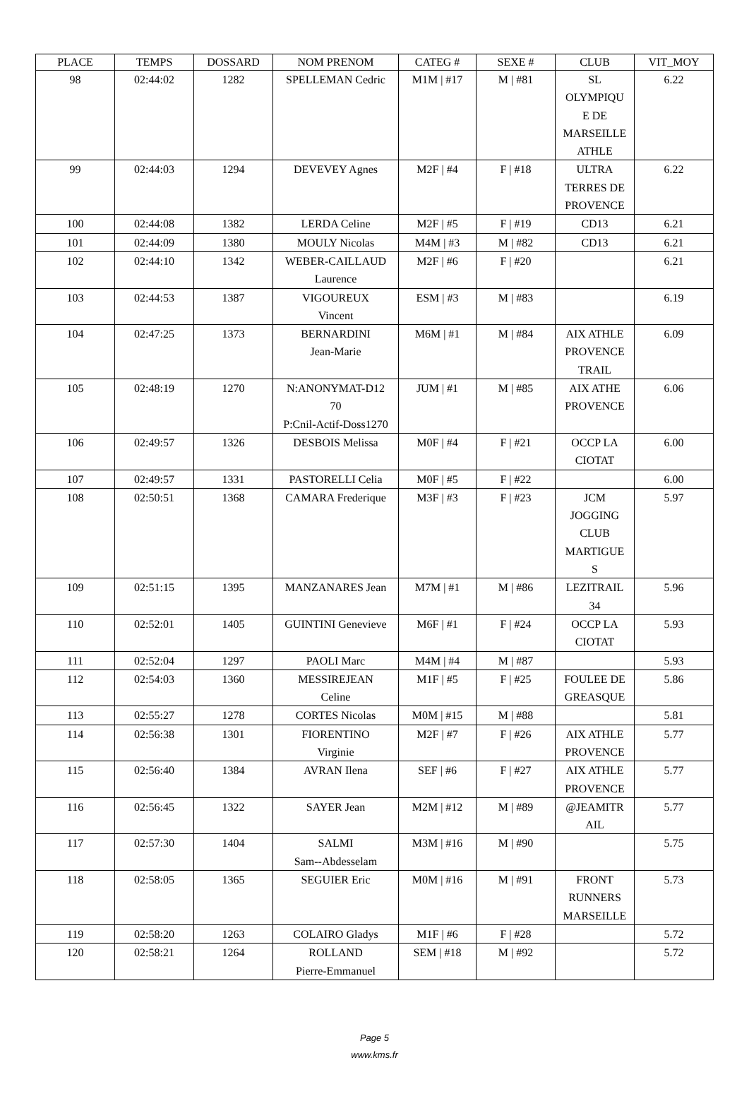| PLACE | TEMPS | DOSSARD | NOM PRENOM | CATEG # | SEXE # | CLUB | VIT_MOY |
| --- | --- | --- | --- | --- | --- | --- | --- |
| 98 | 02:44:02 | 1282 | SPELLEMAN Cedric | M1M / #17 | M / #81 | SL OLYMPIQU E DE MARSEILLE ATHLE | 6.22 |
| 99 | 02:44:03 | 1294 | DEVEVEY Agnes | M2F / #4 | F / #18 | ULTRA TERRES DE PROVENCE | 6.22 |
| 100 | 02:44:08 | 1382 | LERDA Celine | M2F / #5 | F / #19 | CD13 | 6.21 |
| 101 | 02:44:09 | 1380 | MOULY Nicolas | M4M / #3 | M / #82 | CD13 | 6.21 |
| 102 | 02:44:10 | 1342 | WEBER-CAILLAUD Laurence | M2F / #6 | F / #20 | | 6.21 |
| 103 | 02:44:53 | 1387 | VIGOUREUX Vincent | ESM / #3 | M / #83 | | 6.19 |
| 104 | 02:47:25 | 1373 | BERNARDINI Jean-Marie | M6M / #1 | M / #84 | AIX ATHLE PROVENCE TRAIL | 6.09 |
| 105 | 02:48:19 | 1270 | N:ANONYMAT-D12 70 P:Cnil-Actif-Doss1270 | JUM / #1 | M / #85 | AIX ATHE PROVENCE | 6.06 |
| 106 | 02:49:57 | 1326 | DESBOIS Melissa | M0F / #4 | F / #21 | OCCP LA CIOTAT | 6.00 |
| 107 | 02:49:57 | 1331 | PASTORELLI Celia | M0F / #5 | F / #22 | | 6.00 |
| 108 | 02:50:51 | 1368 | CAMARA Frederique | M3F / #3 | F / #23 | JCM JOGGING CLUB MARTIGUE S | 5.97 |
| 109 | 02:51:15 | 1395 | MANZANARES Jean | M7M / #1 | M / #86 | LEZITRAIL 34 | 5.96 |
| 110 | 02:52:01 | 1405 | GUINTINI Genevieve | M6F / #1 | F / #24 | OCCP LA CIOTAT | 5.93 |
| 111 | 02:52:04 | 1297 | PAOLI Marc | M4M / #4 | M / #87 | | 5.93 |
| 112 | 02:54:03 | 1360 | MESSIREJEAN Celine | M1F / #5 | F / #25 | FOULEE DE GREASQUE | 5.86 |
| 113 | 02:55:27 | 1278 | CORTES Nicolas | M0M / #15 | M / #88 | | 5.81 |
| 114 | 02:56:38 | 1301 | FIORENTINO Virginie | M2F / #7 | F / #26 | AIX ATHLE PROVENCE | 5.77 |
| 115 | 02:56:40 | 1384 | AVRAN Ilena | SEF / #6 | F / #27 | AIX ATHLE PROVENCE | 5.77 |
| 116 | 02:56:45 | 1322 | SAYER Jean | M2M / #12 | M / #89 | @JEAMITR AIL | 5.77 |
| 117 | 02:57:30 | 1404 | SALMI Sam--Abdesselam | M3M / #16 | M / #90 | | 5.75 |
| 118 | 02:58:05 | 1365 | SEGUIER Eric | M0M / #16 | M / #91 | FRONT RUNNERS MARSEILLE | 5.73 |
| 119 | 02:58:20 | 1263 | COLAIRO Gladys | M1F / #6 | F / #28 | | 5.72 |
| 120 | 02:58:21 | 1264 | ROLLAND Pierre-Emmanuel | SEM / #18 | M / #92 | | 5.72 |
Page 5
www.kms.fr